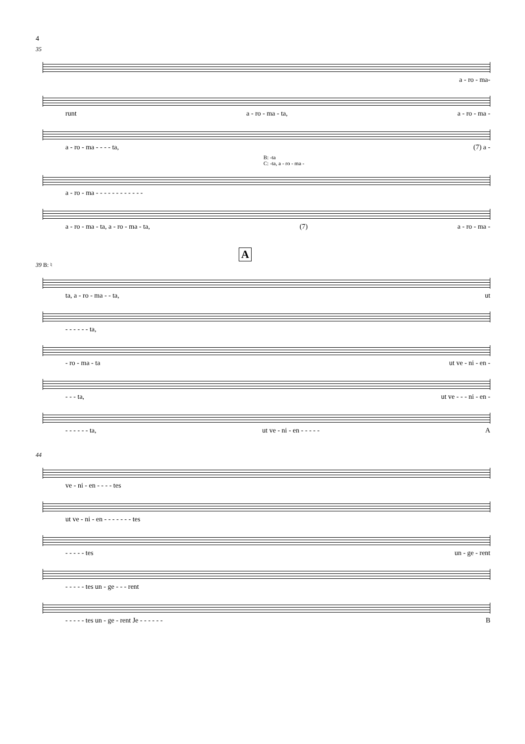4
35
a - ro - ma-
runt a - ro - ma - ta, a - ro - ma -
a - ro - ma - - - - ta, (7) a -
B: -ta
C: -ta, a - ro - ma -
a - ro - ma - - - - - - - - - - - -
a - ro - ma - ta, a - ro - ma - ta, (7) a - ro - ma -
A
39 B: ♮
ta, a - ro - ma - - ta, ut
- - - - - - ta,
- ro - ma - ta ut ve - ni - en -
- - - ta, ut ve - - - ni - en -
- - - - - - ta, ut ve - ni - en - - - - - A
44
ve - ni - en - - - - tes
ut ve - ni - en - - - - - - - tes
- - - - - tes un - ge - rent
- - - - - tes un - ge - - - rent
- - - - - tes un - ge - rent Je - - - - - - B